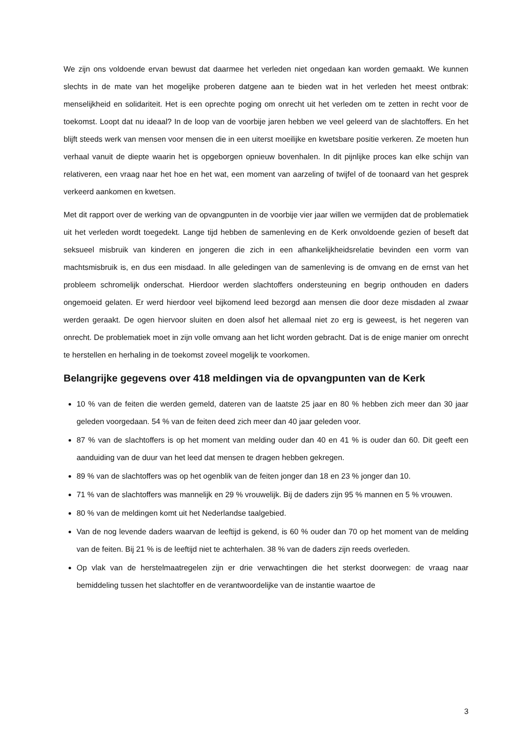We zijn ons voldoende ervan bewust dat daarmee het verleden niet ongedaan kan worden gemaakt. We kunnen slechts in de mate van het mogelijke proberen datgene aan te bieden wat in het verleden het meest ontbrak: menselijkheid en solidariteit. Het is een oprechte poging om onrecht uit het verleden om te zetten in recht voor de toekomst. Loopt dat nu ideaal? In de loop van de voorbije jaren hebben we veel geleerd van de slachtoffers. En het blijft steeds werk van mensen voor mensen die in een uiterst moeilijke en kwetsbare positie verkeren. Ze moeten hun verhaal vanuit de diepte waarin het is opgeborgen opnieuw bovenhalen. In dit pijnlijke proces kan elke schijn van relativeren, een vraag naar het hoe en het wat, een moment van aarzeling of twijfel of de toonaard van het gesprek verkeerd aankomen en kwetsen.
Met dit rapport over de werking van de opvangpunten in de voorbije vier jaar willen we vermijden dat de problematiek uit het verleden wordt toegedekt. Lange tijd hebben de samenleving en de Kerk onvoldoende gezien of beseft dat seksueel misbruik van kinderen en jongeren die zich in een afhankelijkheidsrelatie bevinden een vorm van machtsmisbruik is, en dus een misdaad. In alle geledingen van de samenleving is de omvang en de ernst van het probleem schromelijk onderschat. Hierdoor werden slachtoffers ondersteuning en begrip onthouden en daders ongemoeid gelaten. Er werd hierdoor veel bijkomend leed bezorgd aan mensen die door deze misdaden al zwaar werden geraakt. De ogen hiervoor sluiten en doen alsof het allemaal niet zo erg is geweest, is het negeren van onrecht. De problematiek moet in zijn volle omvang aan het licht worden gebracht. Dat is de enige manier om onrecht te herstellen en herhaling in de toekomst zoveel mogelijk te voorkomen.
Belangrijke gegevens over 418 meldingen via de opvangpunten van de Kerk
10 % van de feiten die werden gemeld, dateren van de laatste 25 jaar en 80 % hebben zich meer dan 30 jaar geleden voorgedaan. 54 % van de feiten deed zich meer dan 40 jaar geleden voor.
87 % van de slachtoffers is op het moment van melding ouder dan 40 en 41 % is ouder dan 60. Dit geeft een aanduiding van de duur van het leed dat mensen te dragen hebben gekregen.
89 % van de slachtoffers was op het ogenblik van de feiten jonger dan 18 en 23 % jonger dan 10.
71 % van de slachtoffers was mannelijk en 29 % vrouwelijk. Bij de daders zijn 95 % mannen en 5 % vrouwen.
80 % van de meldingen komt uit het Nederlandse taalgebied.
Van de nog levende daders waarvan de leeftijd is gekend, is 60 % ouder dan 70 op het moment van de melding van de feiten. Bij 21 % is de leeftijd niet te achterhalen. 38 % van de daders zijn reeds overleden.
Op vlak van de herstelmaatregelen zijn er drie verwachtingen die het sterkst doorwegen: de vraag naar bemiddeling tussen het slachtoffer en de verantwoordelijke van de instantie waartoe de
3